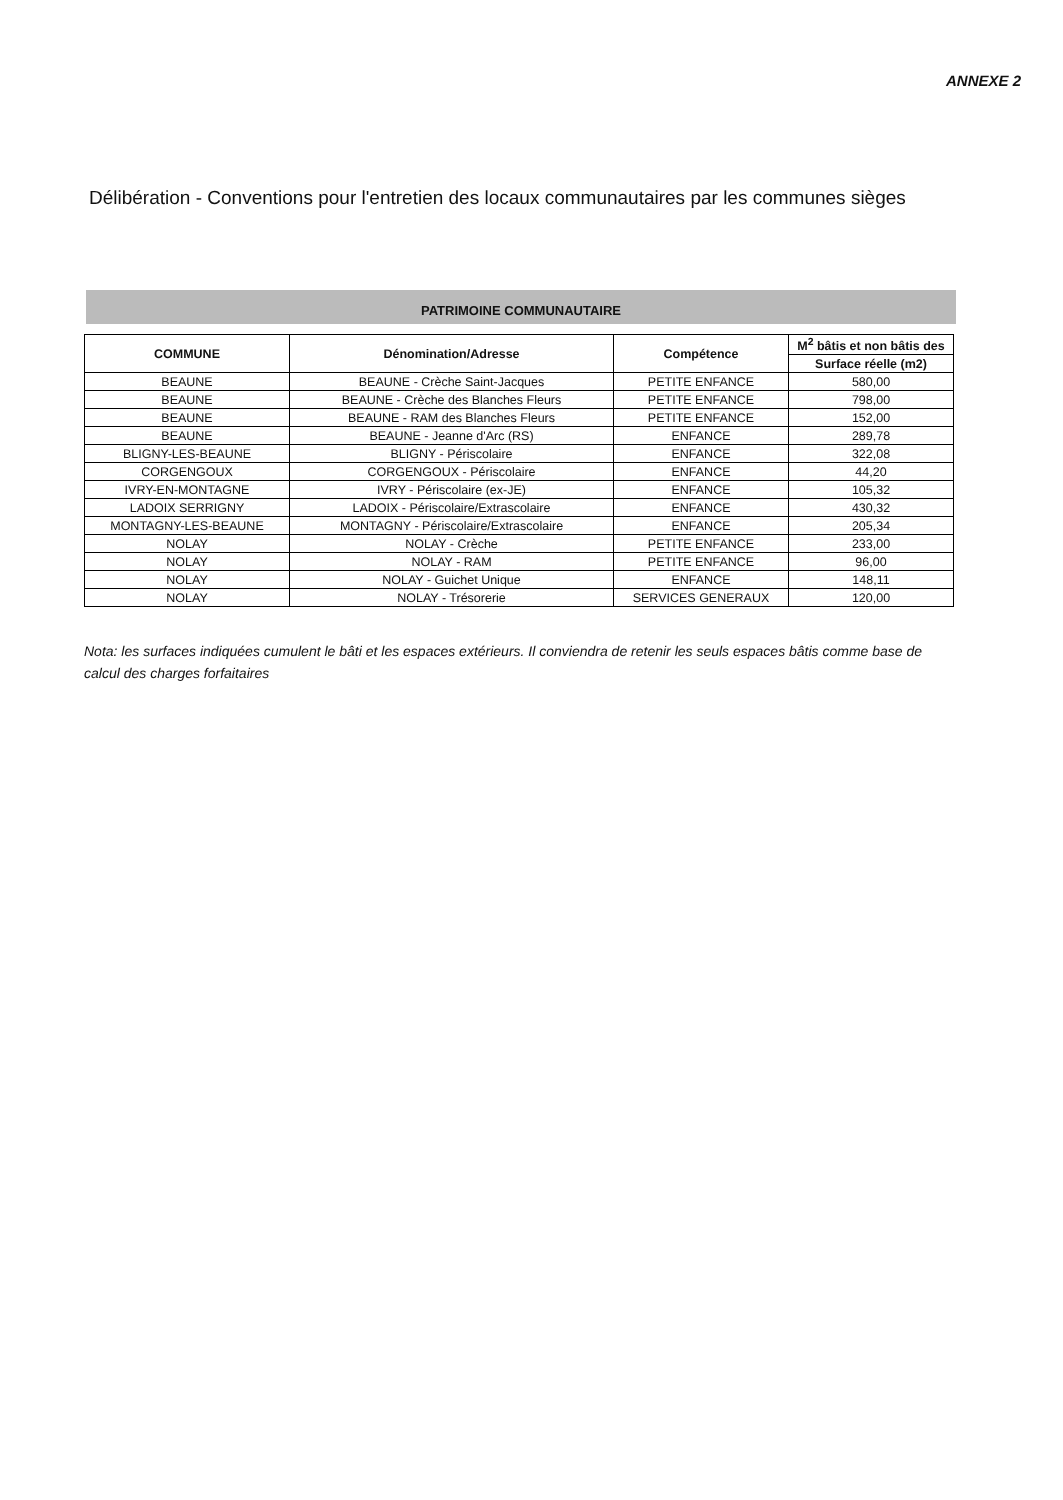ANNEXE 2
Délibération - Conventions pour l'entretien des locaux communautaires par les communes sièges
PATRIMOINE COMMUNAUTAIRE
| COMMUNE | Dénomination/Adresse | Compétence | M<sup>2</sup> bâtis et non bâtis des |
| --- | --- | --- | --- |
| | | | Surface réelle (m2) |
| BEAUNE | BEAUNE - Crèche Saint-Jacques | PETITE ENFANCE | 580,00 |
| BEAUNE | BEAUNE - Crèche des Blanches Fleurs | PETITE ENFANCE | 798,00 |
| BEAUNE | BEAUNE - RAM des Blanches Fleurs | PETITE ENFANCE | 152,00 |
| BEAUNE | BEAUNE - Jeanne d'Arc (RS) | ENFANCE | 289,78 |
| BLIGNY-LES-BEAUNE | BLIGNY - Périscolaire | ENFANCE | 322,08 |
| CORGENGOUX | CORGENGOUX - Périscolaire | ENFANCE | 44,20 |
| IVRY-EN-MONTAGNE | IVRY - Périscolaire (ex-JE) | ENFANCE | 105,32 |
| LADOIX SERRIGNY | LADOIX - Périscolaire/Extrascolaire | ENFANCE | 430,32 |
| MONTAGNY-LES-BEAUNE | MONTAGNY - Périscolaire/Extrascolaire | ENFANCE | 205,34 |
| NOLAY | NOLAY - Crèche | PETITE ENFANCE | 233,00 |
| NOLAY | NOLAY - RAM | PETITE ENFANCE | 96,00 |
| NOLAY | NOLAY - Guichet Unique | ENFANCE | 148,11 |
| NOLAY | NOLAY - Trésorerie | SERVICES GENERAUX | 120,00 |
Nota: les surfaces indiquées cumulent le bâti et les espaces extérieurs. Il conviendra de retenir les seuls espaces bâtis comme base de calcul des charges forfaitaires